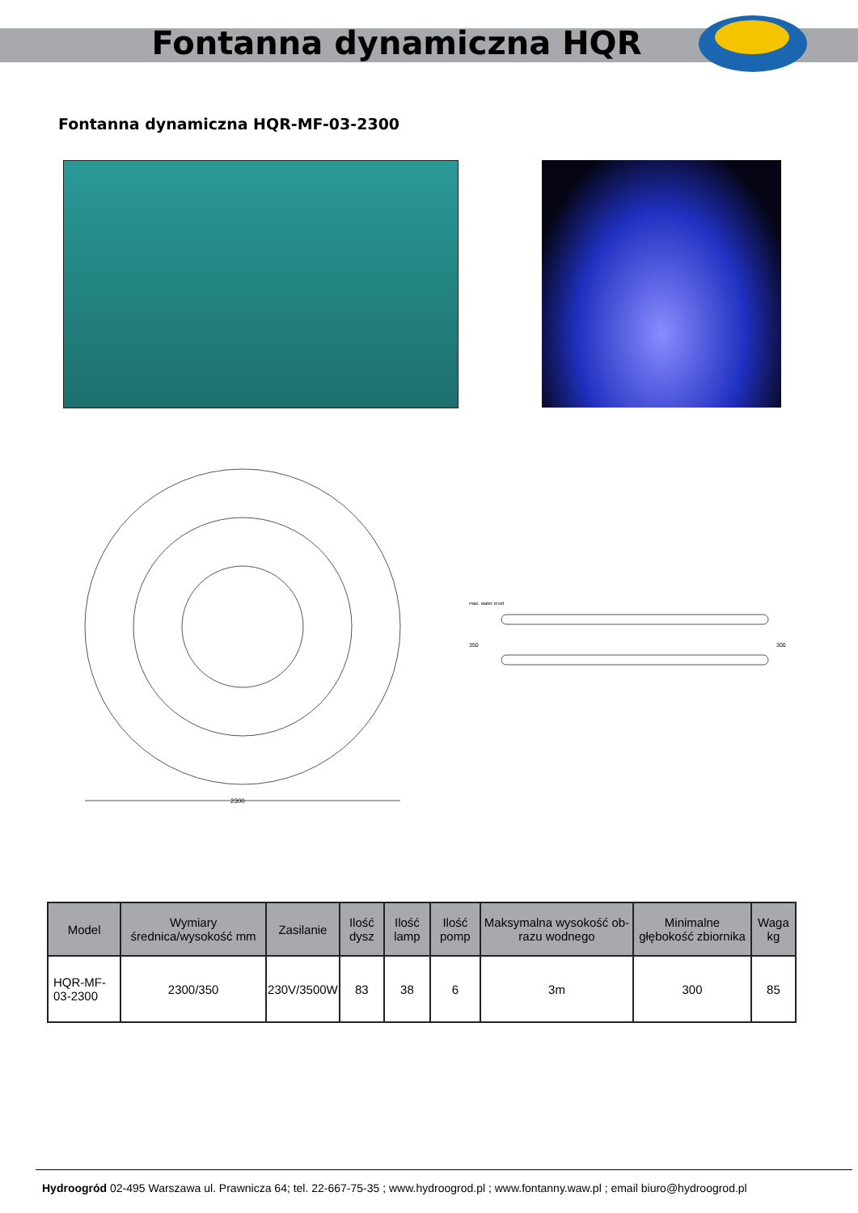Fontanna dynamiczna HQR
Fontanna dynamiczna HQR-MF-03-2300
2300
max. water level
350
300
| Model | Wymiary średnica/wysokość mm | Zasilanie | Ilość dysz | Ilość lamp | Ilość pomp | Maksymalna wysokość ob-razu wodnego | Minimalne głębokość zbiornika | Waga kg |
| --- | --- | --- | --- | --- | --- | --- | --- | --- |
| HQR-MF-03-2300 | 2300/350 | 230V/3500W | 83 | 38 | 6 | 3m | 300 | 85 |
Hydroogród 02-495 Warszawa ul. Prawnicza 64; tel. 22-667-75-35 ; www.hydroogrod.pl ; www.fontanny.waw.pl ; email biuro@hydroogrod.pl